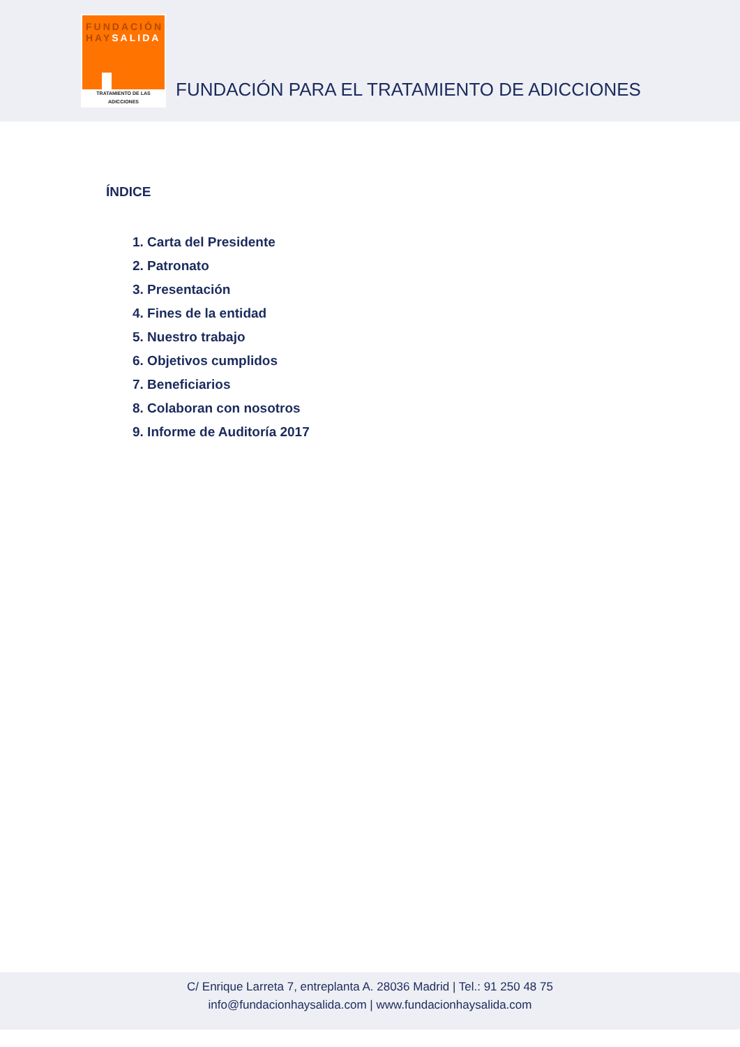FUNDACIÓN
HAYSALIDA
TRATAMIENTO DE LAS ADICCIONES
FUNDACIÓN PARA EL TRATAMIENTO DE ADICCIONES
ÍNDICE
1. Carta del Presidente
2. Patronato
3. Presentación
4. Fines de la entidad
5. Nuestro trabajo
6. Objetivos cumplidos
7. Beneficiarios
8. Colaboran con nosotros
9. Informe de Auditoría 2017
C/ Enrique Larreta 7, entreplanta A. 28036 Madrid | Tel.: 91 250 48 75
info@fundacionhaysalida.com | www.fundacionhaysalida.com